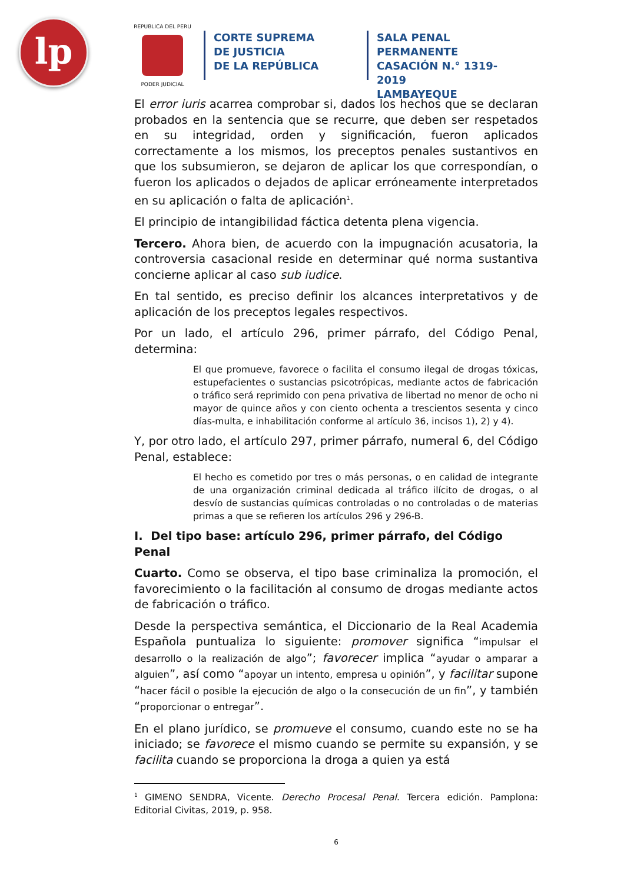lp
REPUBLICA DEL PERU
PODER JUDICIAL
CORTE SUPREMA
DE JUSTICIA
DE LA REPÚBLICA
SALA PENAL PERMANENTE
CASACIÓN N.° 1319-2019
LAMBAYEQUE
El error iuris acarrea comprobar si, dados los hechos que se declaran probados en la sentencia que se recurre, que deben ser respetados en su integridad, orden y significación, fueron aplicados correctamente a los mismos, los preceptos penales sustantivos en que los subsumieron, se dejaron de aplicar los que correspondían, o fueron los aplicados o dejados de aplicar erróneamente interpretados en su aplicación o falta de aplicación<sup>1</sup>.
El principio de intangibilidad fáctica detenta plena vigencia.
Tercero. Ahora bien, de acuerdo con la impugnación acusatoria, la controversia casacional reside en determinar qué norma sustantiva concierne aplicar al caso sub iudice.
En tal sentido, es preciso definir los alcances interpretativos y de aplicación de los preceptos legales respectivos.
Por un lado, el artículo 296, primer párrafo, del Código Penal, determina:
El que promueve, favorece o facilita el consumo ilegal de drogas tóxicas, estupefacientes o sustancias psicotrópicas, mediante actos de fabricación o tráfico será reprimido con pena privativa de libertad no menor de ocho ni mayor de quince años y con ciento ochenta a trescientos sesenta y cinco días-multa, e inhabilitación conforme al artículo 36, incisos 1), 2) y 4).
Y, por otro lado, el artículo 297, primer párrafo, numeral 6, del Código Penal, establece:
El hecho es cometido por tres o más personas, o en calidad de integrante de una organización criminal dedicada al tráfico ilícito de drogas, o al desvío de sustancias químicas controladas o no controladas o de materias primas a que se refieren los artículos 296 y 296-B.
I. Del tipo base: artículo 296, primer párrafo, del Código Penal
Cuarto. Como se observa, el tipo base criminaliza la promoción, el favorecimiento o la facilitación al consumo de drogas mediante actos de fabricación o tráfico.
Desde la perspectiva semántica, el Diccionario de la Real Academia Española puntualiza lo siguiente: promover significa “impulsar el desarrollo o la realización de algo”; favorecer implica “ayudar o amparar a alguien”, así como “apoyar un intento, empresa u opinión”, y facilitar supone “hacer fácil o posible la ejecución de algo o la consecución de un fin”, y también “proporcionar o entregar”.
En el plano jurídico, se promueve el consumo, cuando este no se ha iniciado; se favorece el mismo cuando se permite su expansión, y se facilita cuando se proporciona la droga a quien ya está
<sup>1</sup> GIMENO SENDRA, Vicente. Derecho Procesal Penal. Tercera edición. Pamplona: Editorial Civitas, 2019, p. 958.
6